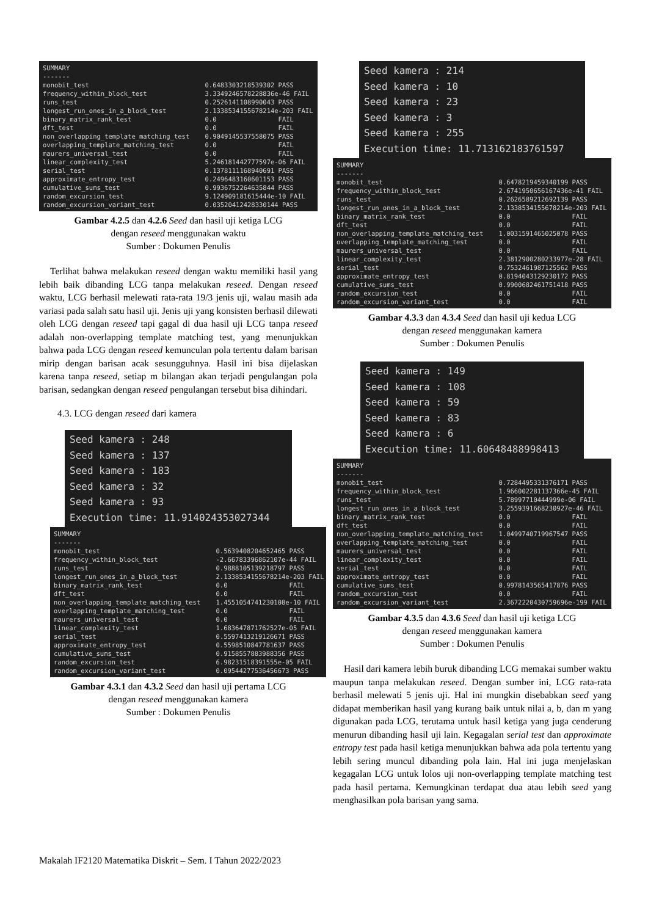SUMMARY ------- monobit_test 0.6483303218539302 PASS frequency_within_block_test 3.3349246578228836e-46 FAIL runs_test 0.2526141108990043 PASS longest_run_ones_in_a_block_test 2.1338534155678214e-203 FAIL binary_matrix_rank_test 0.0 FAIL dft_test 0.0 FAIL non_overlapping_template_matching_test 0.9049145537558075 PASS overlapping_template_matching_test 0.0 FAIL maurers_universal_test 0.0 FAIL linear_complexity_test 5.246181442777597e-06 FAIL serial_test 0.1378111168940691 PASS approximate_entropy_test 0.2496483160601153 PASS cumulative_sums_test 0.9936752264635844 PASS random_excursion_test 9.124909181615444e-10 FAIL random_excursion_variant_test 0.03520412428330144 PASS
Gambar 4.2.5 dan 4.2.6 Seed dan hasil uji ketiga LCG
dengan reseed menggunakan waktu
Sumber : Dokumen Penulis
Terlihat bahwa melakukan reseed dengan waktu memiliki hasil yang lebih baik dibanding LCG tanpa melakukan reseed. Dengan reseed waktu, LCG berhasil melewati rata-rata 19/3 jenis uji, walau masih ada variasi pada salah satu hasil uji. Jenis uji yang konsisten berhasil dilewati oleh LCG dengan reseed tapi gagal di dua hasil uji LCG tanpa reseed adalah non-overlapping template matching test, yang menunjukkan bahwa pada LCG dengan reseed kemunculan pola tertentu dalam barisan mirip dengan barisan acak sesungguhnya. Hasil ini bisa dijelaskan karena tanpa reseed, setiap m bilangan akan terjadi pengulangan pola barisan, sedangkan dengan reseed pengulangan tersebut bisa dihindari.
4.3. LCG dengan reseed dari kamera
Seed kamera : 248 Seed kamera : 137 Seed kamera : 183 Seed kamera : 32 Seed kamera : 93 Execution time: 11.914024353027344
SUMMARY ------- monobit_test 0.5639408204652465 PASS frequency_within_block_test -2.66783396862107e-44 FAIL runs_test 0.9888105139218797 PASS longest_run_ones_in_a_block_test 2.1338534155678214e-203 FAIL binary_matrix_rank_test 0.0 FAIL dft_test 0.0 FAIL non_overlapping_template_matching_test 1.4551054741230108e-10 FAIL overlapping_template_matching_test 0.0 FAIL maurers_universal_test 0.0 FAIL linear_complexity_test 1.683647871762527e-05 FAIL serial_test 0.5597413219126671 PASS approximate_entropy_test 0.5598510847781637 PASS cumulative_sums_test 0.9158557883988356 PASS random_excursion_test 6.98231518391555e-05 FAIL random_excursion_variant_test 0.09544277536456673 PASS
Gambar 4.3.1 dan 4.3.2 Seed dan hasil uji pertama LCG
dengan reseed menggunakan kamera
Sumber : Dokumen Penulis
Seed kamera : 214 Seed kamera : 10 Seed kamera : 23 Seed kamera : 3 Seed kamera : 255 Execution time: 11.713162183761597
SUMMARY ------- monobit_test 0.6478219459340199 PASS frequency_within_block_test 2.6741950656167436e-41 FAIL runs_test 0.2626589212692139 PASS longest_run_ones_in_a_block_test 2.1338534155678214e-203 FAIL binary_matrix_rank_test 0.0 FAIL dft_test 0.0 FAIL non_overlapping_template_matching_test 1.0031591465025078 PASS overlapping_template_matching_test 0.0 FAIL maurers_universal_test 0.0 FAIL linear_complexity_test 2.3812900280233977e-28 FAIL serial_test 0.7532461987125562 PASS approximate_entropy_test 0.8194043129230172 PASS cumulative_sums_test 0.9900682461751418 PASS random_excursion_test 0.0 FAIL random_excursion_variant_test 0.0 FAIL
Gambar 4.3.3 dan 4.3.4 Seed dan hasil uji kedua LCG
dengan reseed menggunakan kamera
Sumber : Dokumen Penulis
Seed kamera : 149 Seed kamera : 108 Seed kamera : 59 Seed kamera : 83 Seed kamera : 6 Execution time: 11.60648488998413
SUMMARY ------- monobit_test 0.7284495331376171 PASS frequency_within_block_test 1.966002281137366e-45 FAIL runs_test 5.78997710444999e-06 FAIL longest_run_ones_in_a_block_test 3.2559391668230927e-46 FAIL binary_matrix_rank_test 0.0 FAIL dft_test 0.0 FAIL non_overlapping_template_matching_test 1.0499740719967547 PASS overlapping_template_matching_test 0.0 FAIL maurers_universal_test 0.0 FAIL linear_complexity_test 0.0 FAIL serial_test 0.0 FAIL approximate_entropy_test 0.0 FAIL cumulative_sums_test 0.9978143565417876 PASS random_excursion_test 0.0 FAIL random_excursion_variant_test 2.3672220430759696e-199 FAIL
Gambar 4.3.5 dan 4.3.6 Seed dan hasil uji ketiga LCG
dengan reseed menggunakan kamera
Sumber : Dokumen Penulis
Hasil dari kamera lebih buruk dibanding LCG memakai sumber waktu maupun tanpa melakukan reseed. Dengan sumber ini, LCG rata-rata berhasil melewati 5 jenis uji. Hal ini mungkin disebabkan seed yang didapat memberikan hasil yang kurang baik untuk nilai a, b, dan m yang digunakan pada LCG, terutama untuk hasil ketiga yang juga cenderung menurun dibanding hasil uji lain. Kegagalan serial test dan approximate entropy test pada hasil ketiga menunjukkan bahwa ada pola tertentu yang lebih sering muncul dibanding pola lain. Hal ini juga menjelaskan kegagalan LCG untuk lolos uji non-overlapping template matching test pada hasil pertama. Kemungkinan terdapat dua atau lebih seed yang menghasilkan pola barisan yang sama.
Makalah IF2120 Matematika Diskrit – Sem. I Tahun 2022/2023